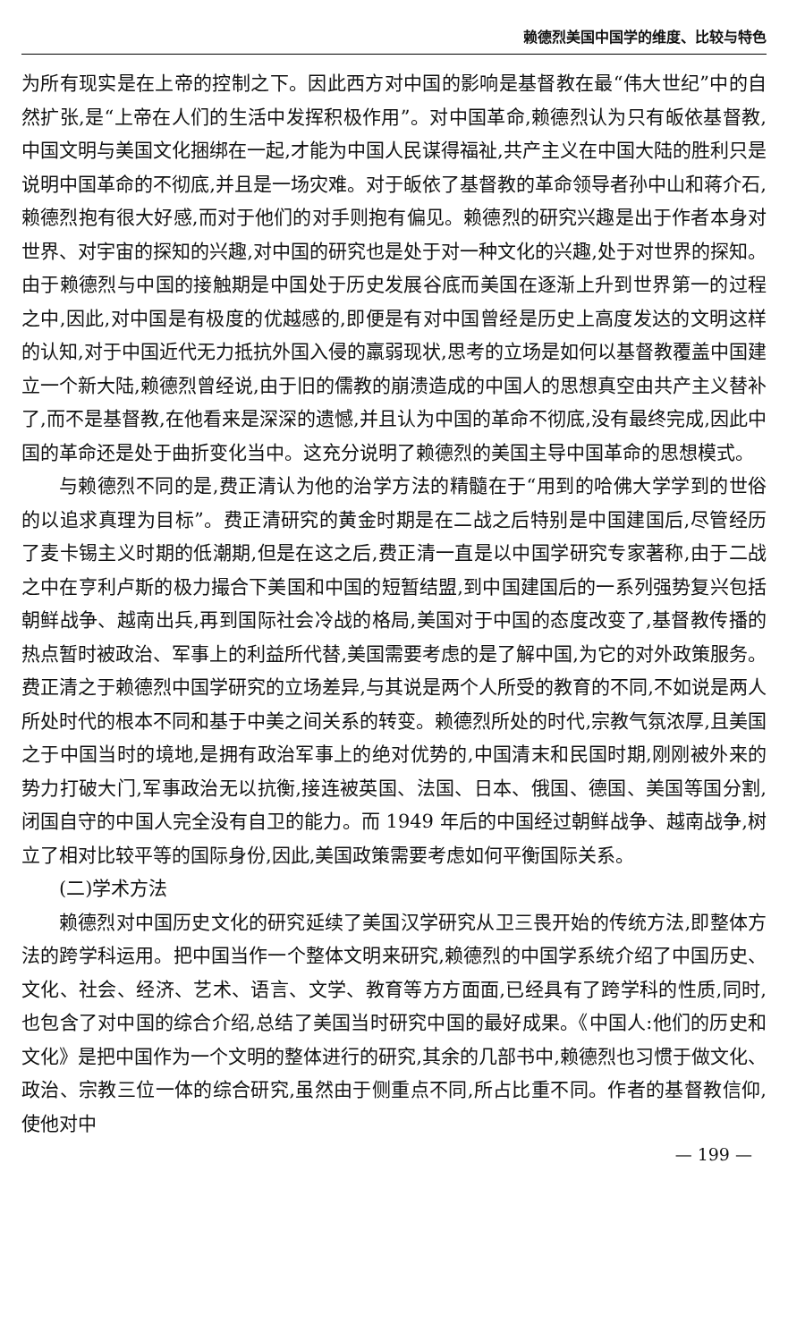赖德烈美国中国学的维度、比较与特色
为所有现实是在上帝的控制之下。因此西方对中国的影响是基督教在最“伟大世纪”中的自然扩张,是“上帝在人们的生活中发挥积极作用”。对中国革命,赖德烈认为只有皈依基督教,中国文明与美国文化捆绑在一起,才能为中国人民谋得福祉,共产主义在中国大陆的胜利只是说明中国革命的不彻底,并且是一场灾难。对于皈依了基督教的革命领导者孙中山和蒋介石,赖德烈抱有很大好感,而对于他们的对手则抱有偏见。赖德烈的研究兴趣是出于作者本身对世界、对宇宙的探知的兴趣,对中国的研究也是处于对一种文化的兴趣,处于对世界的探知。由于赖德烈与中国的接触期是中国处于历史发展谷底而美国在逐渐上升到世界第一的过程之中,因此,对中国是有极度的优越感的,即便是有对中国曾经是历史上高度发达的文明这样的认知,对于中国近代无力抵抗外国入侵的羸弱现状,思考的立场是如何以基督教覆盖中国建立一个新大陆,赖德烈曾经说,由于旧的儒教的崩溃造成的中国人的思想真空由共产主义替补了,而不是基督教,在他看来是深深的遗憾,并且认为中国的革命不彻底,没有最终完成,因此中国的革命还是处于曲折变化当中。这充分说明了赖德烈的美国主导中国革命的思想模式。
与赖德烈不同的是,费正清认为他的治学方法的精髓在于“用到的哈佛大学学到的世俗的以追求真理为目标”。费正清研究的黄金时期是在二战之后特别是中国建国后,尽管经历了麦卡锡主义时期的低潮期,但是在这之后,费正清一直是以中国学研究专家著称,由于二战之中在亨利卢斯的极力撮合下美国和中国的短暂结盟,到中国建国后的一系列强势复兴包括朝鲜战争、越南出兵,再到国际社会冷战的格局,美国对于中国的态度改变了,基督教传播的热点暂时被政治、军事上的利益所代替,美国需要考虑的是了解中国,为它的对外政策服务。费正清之于赖德烈中国学研究的立场差异,与其说是两个人所受的教育的不同,不如说是两人所处时代的根本不同和基于中美之间关系的转变。赖德烈所处的时代,宗教气氛浓厚,且美国之于中国当时的境地,是拥有政治军事上的绝对优势的,中国清末和民国时期,刚刚被外来的势力打破大门,军事政治无以抗衡,接连被英国、法国、日本、俄国、德国、美国等国分割,闭国自守的中国人完全没有自卫的能力。而 1949 年后的中国经过朝鲜战争、越南战争,树立了相对比较平等的国际身份,因此,美国政策需要考虑如何平衡国际关系。
(二)学术方法
赖德烈对中国历史文化的研究延续了美国汉学研究从卫三畏开始的传统方法,即整体方法的跨学科运用。把中国当作一个整体文明来研究,赖德烈的中国学系统介绍了中国历史、文化、社会、经济、艺术、语言、文学、教育等方方面面,已经具有了跨学科的性质,同时,也包含了对中国的综合介绍,总结了美国当时研究中国的最好成果。《中国人:他们的历史和文化》是把中国作为一个文明的整体进行的研究,其余的几部书中,赖德烈也习惯于做文化、政治、宗教三位一体的综合研究,虽然由于侧重点不同,所占比重不同。作者的基督教信仰,使他对中
— 199 —